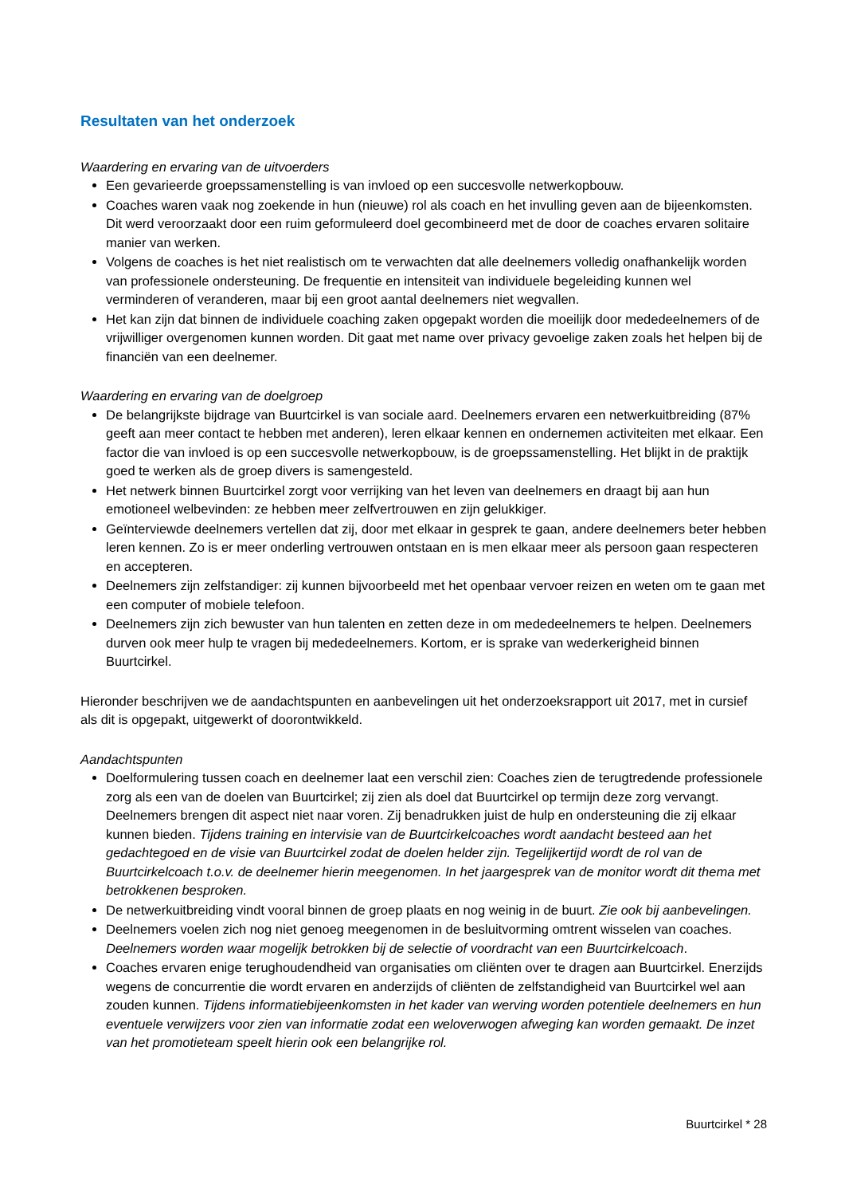Resultaten van het onderzoek
Waardering en ervaring van de uitvoerders
Een gevarieerde groepssamenstelling is van invloed op een succesvolle netwerkopbouw.
Coaches waren vaak nog zoekende in hun (nieuwe) rol als coach en het invulling geven aan de bijeenkomsten. Dit werd veroorzaakt door een ruim geformuleerd doel gecombineerd met de door de coaches ervaren solitaire manier van werken.
Volgens de coaches is het niet realistisch om te verwachten dat alle deelnemers volledig onafhankelijk worden van professionele ondersteuning. De frequentie en intensiteit van individuele begeleiding kunnen wel verminderen of veranderen, maar bij een groot aantal deelnemers niet wegvallen.
Het kan zijn dat binnen de individuele coaching zaken opgepakt worden die moeilijk door mededeelnemers of de vrijwilliger overgenomen kunnen worden. Dit gaat met name over privacy gevoelige zaken zoals het helpen bij de financiën van een deelnemer.
Waardering en ervaring van de doelgroep
De belangrijkste bijdrage van Buurtcirkel is van sociale aard. Deelnemers ervaren een netwerkuitbreiding (87% geeft aan meer contact te hebben met anderen), leren elkaar kennen en ondernemen activiteiten met elkaar. Een factor die van invloed is op een succesvolle netwerkopbouw, is de groepssamenstelling. Het blijkt in de praktijk goed te werken als de groep divers is samengesteld.
Het netwerk binnen Buurtcirkel zorgt voor verrijking van het leven van deelnemers en draagt bij aan hun emotioneel welbevinden: ze hebben meer zelfvertrouwen en zijn gelukkiger.
Geïnterviewde deelnemers vertellen dat zij, door met elkaar in gesprek te gaan, andere deelnemers beter hebben leren kennen. Zo is er meer onderling vertrouwen ontstaan en is men elkaar meer als persoon gaan respecteren en accepteren.
Deelnemers zijn zelfstandiger: zij kunnen bijvoorbeeld met het openbaar vervoer reizen en weten om te gaan met een computer of mobiele telefoon.
Deelnemers zijn zich bewuster van hun talenten en zetten deze in om mededeelnemers te helpen. Deelnemers durven ook meer hulp te vragen bij mededeelnemers. Kortom, er is sprake van wederkerigheid binnen Buurtcirkel.
Hieronder beschrijven we de aandachtspunten en aanbevelingen uit het onderzoeksrapport uit 2017, met in cursief als dit is opgepakt, uitgewerkt of doorontwikkeld.
Aandachtspunten
Doelformulering tussen coach en deelnemer laat een verschil zien: Coaches zien de terugtredende professionele zorg als een van de doelen van Buurtcirkel; zij zien als doel dat Buurtcirkel op termijn deze zorg vervangt. Deelnemers brengen dit aspect niet naar voren. Zij benadrukken juist de hulp en ondersteuning die zij elkaar kunnen bieden. Tijdens training en intervisie van de Buurtcirkelcoaches wordt aandacht besteed aan het gedachtegoed en de visie van Buurtcirkel zodat de doelen helder zijn. Tegelijkertijd wordt de rol van de Buurtcirkelcoach t.o.v. de deelnemer hierin meegenomen. In het jaargesprek van de monitor wordt dit thema met betrokkenen besproken.
De netwerkuitbreiding vindt vooral binnen de groep plaats en nog weinig in de buurt. Zie ook bij aanbevelingen.
Deelnemers voelen zich nog niet genoeg meegenomen in de besluitvorming omtrent wisselen van coaches. Deelnemers worden waar mogelijk betrokken bij de selectie of voordracht van een Buurtcirkelcoach.
Coaches ervaren enige terughoudendheid van organisaties om cliënten over te dragen aan Buurtcirkel. Enerzijds wegens de concurrentie die wordt ervaren en anderzijds of cliënten de zelfstandigheid van Buurtcirkel wel aan zouden kunnen. Tijdens informatiebijeenkomsten in het kader van werving worden potentiele deelnemers en hun eventuele verwijzers voor zien van informatie zodat een weloverwogen afweging kan worden gemaakt. De inzet van het promotieteam speelt hierin ook een belangrijke rol.
Buurtcirkel * 28